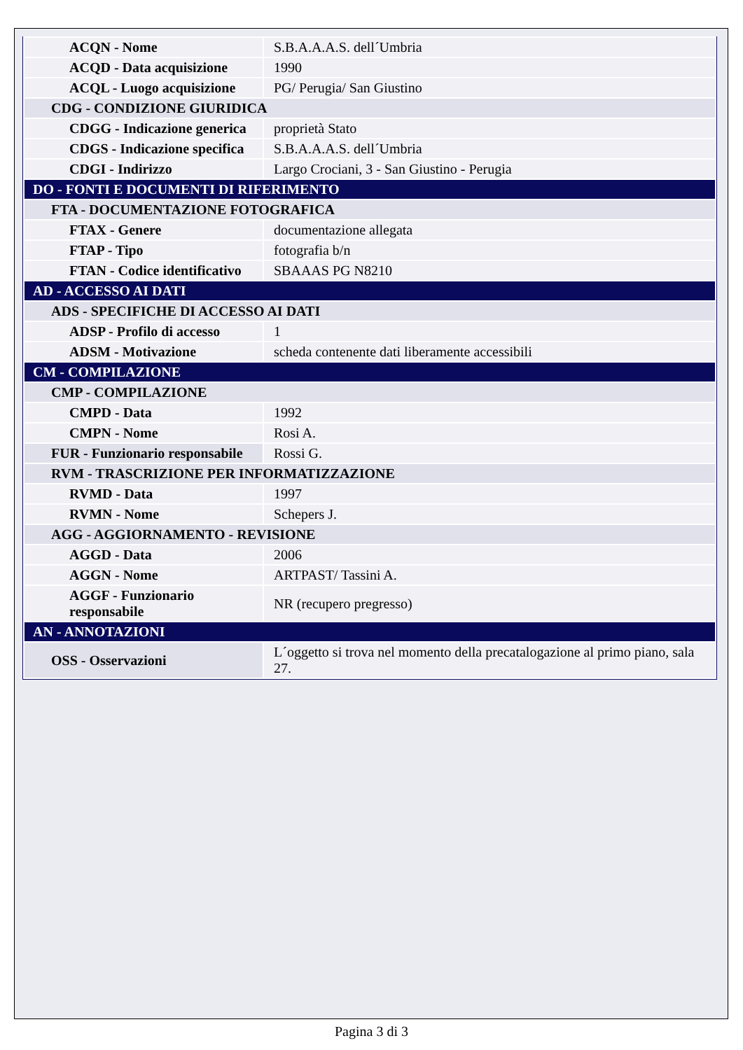| ACQN - Nome | S.B.A.A.A.S. dell´Umbria |
| ACQD - Data acquisizione | 1990 |
| ACQL - Luogo acquisizione | PG/ Perugia/ San Giustino |
| CDG - CONDIZIONE GIURIDICA | |
| CDGG - Indicazione generica | proprietà Stato |
| CDGS - Indicazione specifica | S.B.A.A.A.S. dell´Umbria |
| CDGI - Indirizzo | Largo Crociani, 3 - San Giustino - Perugia |
| DO - FONTI E DOCUMENTI DI RIFERIMENTO | |
| FTA - DOCUMENTAZIONE FOTOGRAFICA | |
| FTAX - Genere | documentazione allegata |
| FTAP - Tipo | fotografia b/n |
| FTAN - Codice identificativo | SBAAAS PG N8210 |
| AD - ACCESSO AI DATI | |
| ADS - SPECIFICHE DI ACCESSO AI DATI | |
| ADSP - Profilo di accesso | 1 |
| ADSM - Motivazione | scheda contenente dati liberamente accessibili |
| CM - COMPILAZIONE | |
| CMP - COMPILAZIONE | |
| CMPD - Data | 1992 |
| CMPN - Nome | Rosi A. |
| FUR - Funzionario responsabile | Rossi G. |
| RVM - TRASCRIZIONE PER INFORMATIZZAZIONE | |
| RVMD - Data | 1997 |
| RVMN - Nome | Schepers J. |
| AGG - AGGIORNAMENTO - REVISIONE | |
| AGGD - Data | 2006 |
| AGGN - Nome | ARTPAST/ Tassini A. |
| AGGF - Funzionario responsabile | NR (recupero pregresso) |
| AN - ANNOTAZIONI | |
| OSS - Osservazioni | L´oggetto si trova nel momento della precatalogazione al primo piano, sala 27. |
Pagina 3 di 3